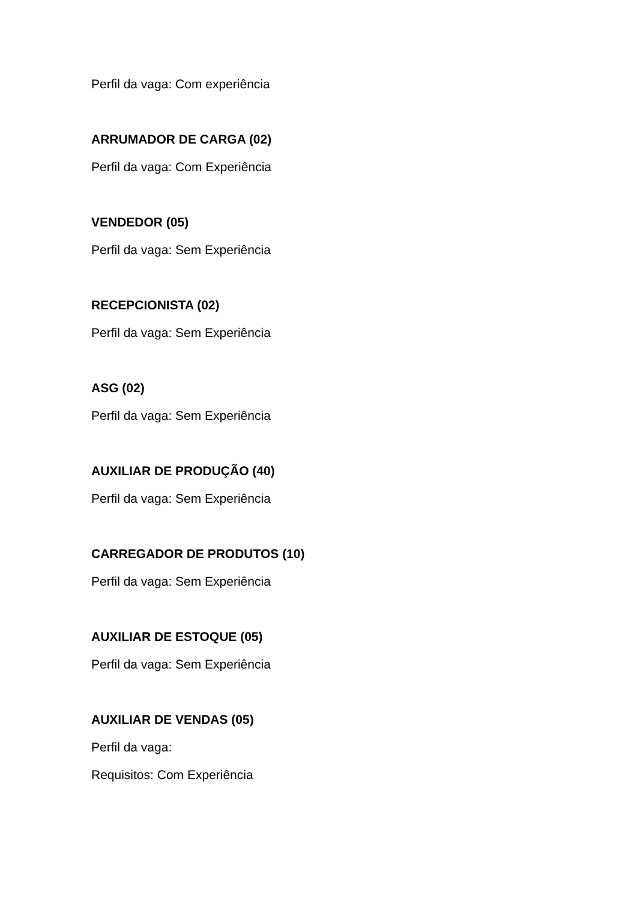Perfil da vaga: Com experiência
ARRUMADOR DE CARGA (02)
Perfil da vaga: Com Experiência
VENDEDOR (05)
Perfil da vaga: Sem Experiência
RECEPCIONISTA (02)
Perfil da vaga: Sem Experiência
ASG (02)
Perfil da vaga: Sem Experiência
AUXILIAR DE PRODUÇÃO (40)
Perfil da vaga: Sem Experiência
CARREGADOR DE PRODUTOS (10)
Perfil da vaga: Sem Experiência
AUXILIAR DE ESTOQUE (05)
Perfil da vaga: Sem Experiência
AUXILIAR DE VENDAS (05)
Perfil da vaga:
Requisitos: Com Experiência